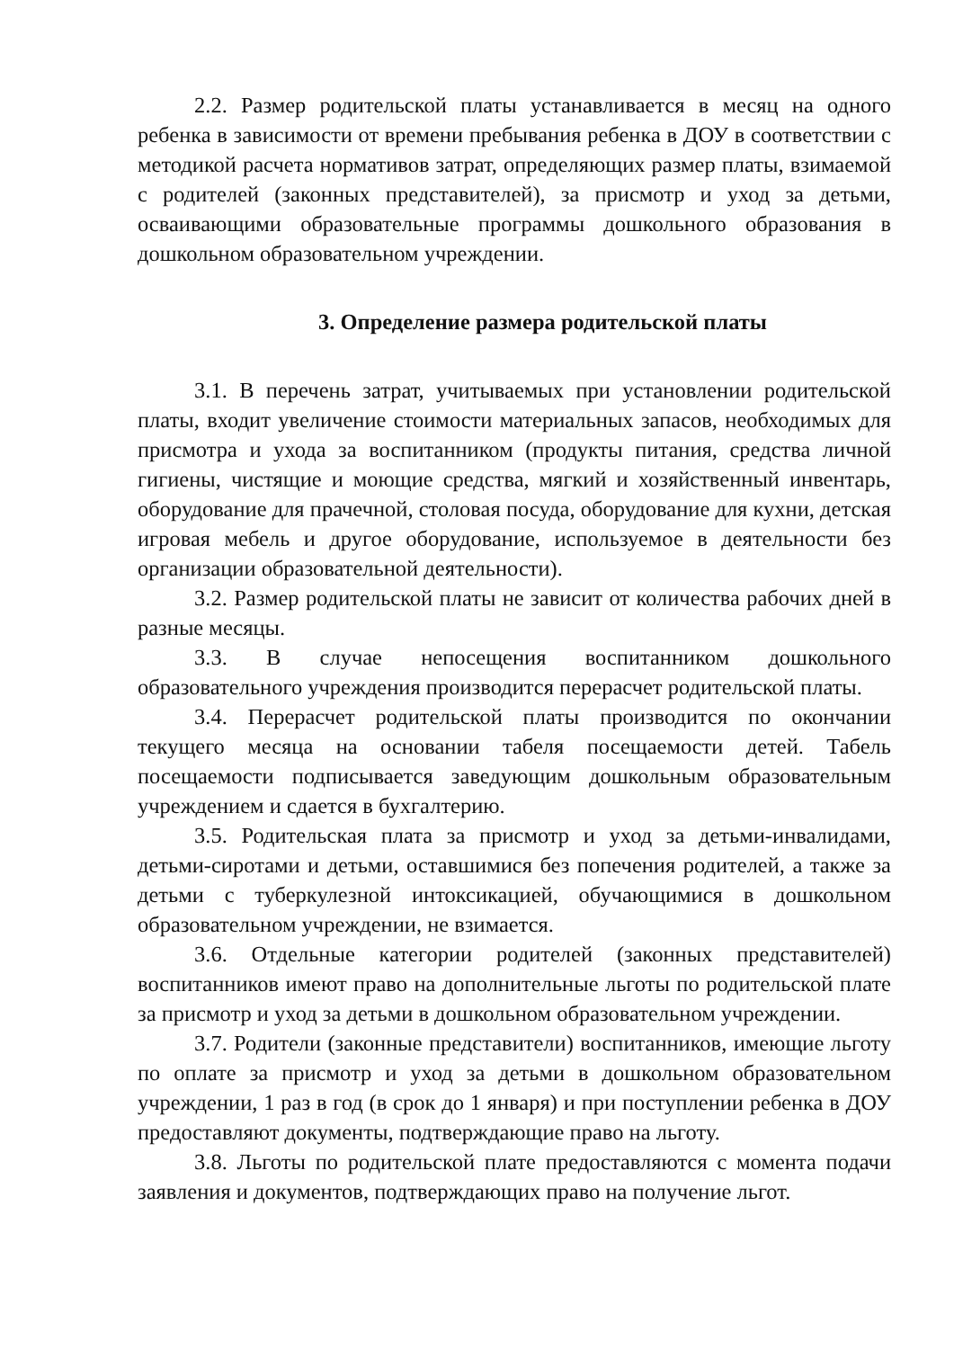2.2. Размер родительской платы устанавливается в месяц на одного ребенка в зависимости от времени пребывания ребенка в ДОУ в соответствии с методикой расчета нормативов затрат, определяющих размер платы, взимаемой с родителей (законных представителей), за присмотр и уход за детьми, осваивающими образовательные программы дошкольного образования в дошкольном образовательном учреждении.
3. Определение размера родительской платы
3.1. В перечень затрат, учитываемых при установлении родительской платы, входит увеличение стоимости материальных запасов, необходимых для присмотра и ухода за воспитанником (продукты питания, средства личной гигиены, чистящие и моющие средства, мягкий и хозяйственный инвентарь, оборудование для прачечной, столовая посуда, оборудование для кухни, детская игровая мебель и другое оборудование, используемое в деятельности без организации образовательной деятельности).
3.2. Размер родительской платы не зависит от количества рабочих дней в разные месяцы.
3.3. В случае непосещения воспитанником дошкольного образовательного учреждения производится перерасчет родительской платы.
3.4. Перерасчет родительской платы производится по окончании текущего месяца на основании табеля посещаемости детей. Табель посещаемости подписывается заведующим дошкольным образовательным учреждением и сдается в бухгалтерию.
3.5. Родительская плата за присмотр и уход за детьми-инвалидами, детьми-сиротами и детьми, оставшимися без попечения родителей, а также за детьми с туберкулезной интоксикацией, обучающимися в дошкольном образовательном учреждении, не взимается.
3.6. Отдельные категории родителей (законных представителей) воспитанников имеют право на дополнительные льготы по родительской плате за присмотр и уход за детьми в дошкольном образовательном учреждении.
3.7. Родители (законные представители) воспитанников, имеющие льготу по оплате за присмотр и уход за детьми в дошкольном образовательном учреждении, 1 раз в год (в срок до 1 января) и при поступлении ребенка в ДОУ предоставляют документы, подтверждающие право на льготу.
3.8. Льготы по родительской плате предоставляются с момента подачи заявления и документов, подтверждающих право на получение льгот.